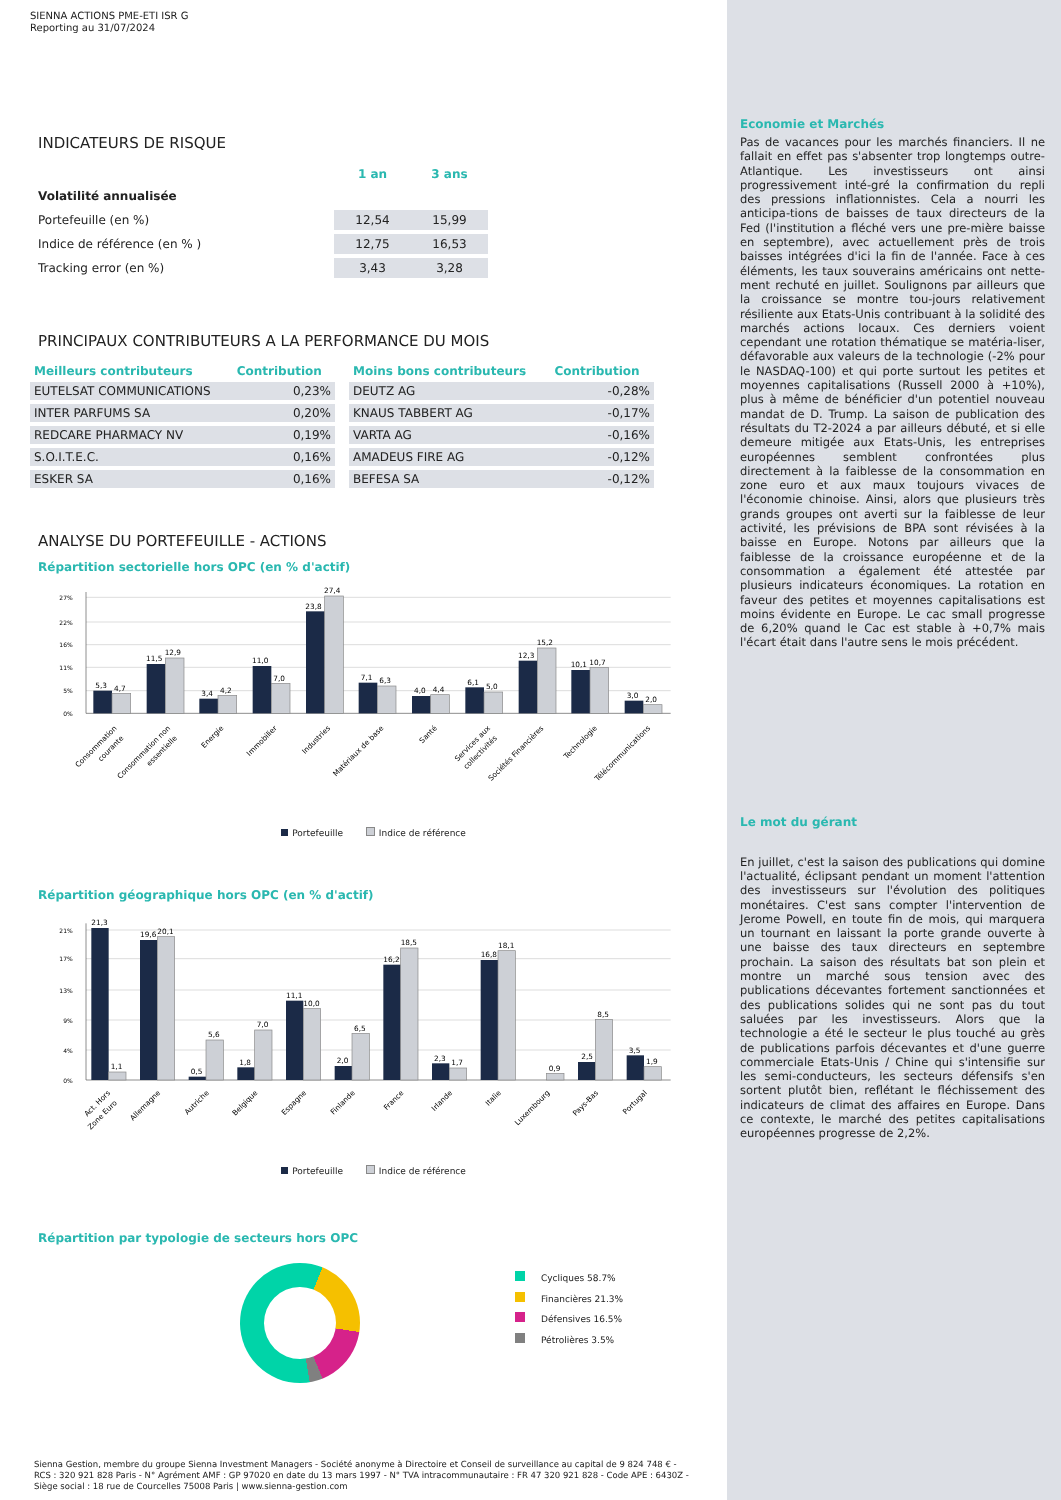SIENNA ACTIONS PME-ETI ISR G
Reporting au 31/07/2024
INDICATEURS DE RISQUE
| | 1 an | 3 ans |
| --- | --- | --- |
| Volatilité annualisée | | |
| Portefeuille (en %) | 12,54 | 15,99 |
| Indice de référence (en % ) | 12,75 | 16,53 |
| Tracking error (en %) | 3,43 | 3,28 |
PRINCIPAUX CONTRIBUTEURS A LA PERFORMANCE DU MOIS
| Meilleurs contributeurs | Contribution |
| --- | --- |
| EUTELSAT COMMUNICATIONS | 0,23% |
| INTER PARFUMS SA | 0,20% |
| REDCARE PHARMACY NV | 0,19% |
| S.O.I.T.E.C. | 0,16% |
| ESKER SA | 0,16% |
| Moins bons contributeurs | Contribution |
| --- | --- |
| DEUTZ AG | -0,28% |
| KNAUS TABBERT AG | -0,17% |
| VARTA AG | -0,16% |
| AMADEUS FIRE AG | -0,12% |
| BEFESA SA | -0,12% |
ANALYSE DU PORTEFEUILLE - ACTIONS
Répartition sectorielle hors OPC (en % d'actif)
27%
22%
16%
11%
5%
0%
5,3
4,7
11,5
12,9
3,4
4,2
11,0
7,0
23,8
27,4
7,1
6,3
4,0
4,4
6,1
5,0
12,3
15,2
10,1
10,7
3,0
2,0
Consommation
courante
Consommation non
essentielle
Energie
Immobilier
Industries
Matériaux de base
Santé
Services aux
collectivités
Sociétés Financières
Technologie
Télécommunications
Portefeuille Indice de référence
Répartition géographique hors OPC (en % d'actif)
21%
17%
13%
9%
4%
0%
21,3
1,1
19,6
20,1
0,5
5,6
1,8
7,0
11,1
10,0
2,0
6,5
16,2
18,5
2,3
1,7
16,8
18,1
0,9
2,5
8,5
3,5
1,9
Act. Hors
Zone Euro
Allemagne
Autriche
Belgique
Espagne
Finlande
France
Irlande
Italie
Luxembourg
Pays-Bas
Portugal
Portefeuille Indice de référence
Répartition par typologie de secteurs hors OPC
Cycliques 58.7%
Financières 21.3%
Défensives 16.5%
Pétrolières 3.5%
Sienna Gestion, membre du groupe Sienna Investment Managers - Société anonyme à Directoire et Conseil de surveillance au capital de 9 824 748 € -
RCS : 320 921 828 Paris - N° Agrément AMF : GP 97020 en date du 13 mars 1997 - N° TVA intracommunautaire : FR 47 320 921 828 - Code APE : 6430Z -
Siège social : 18 rue de Courcelles 75008 Paris | www.sienna-gestion.com
Economie et Marchés
Pas de vacances pour les marchés financiers. Il ne fallait en effet pas s'absenter trop longtemps outre-Atlantique. Les investisseurs ont ainsi progressivement inté-gré la confirmation du repli des pressions inflationnistes. Cela a nourri les anticipa-tions de baisses de taux directeurs de la Fed (l'institution a fléché vers une pre-mière baisse en septembre), avec actuellement près de trois baisses intégrées d'ici la fin de l'année. Face à ces éléments, les taux souverains américains ont nette-ment rechuté en juillet. Soulignons par ailleurs que la croissance se montre tou-jours relativement résiliente aux Etats-Unis contribuant à la solidité des marchés actions locaux. Ces derniers voient cependant une rotation thématique se matéria-liser, défavorable aux valeurs de la technologie (-2% pour le NASDAQ-100) et qui porte surtout les petites et moyennes capitalisations (Russell 2000 à +10%), plus à même de bénéficier d'un potentiel nouveau mandat de D. Trump. La saison de publication des résultats du T2-2024 a par ailleurs débuté, et si elle demeure mitigée aux Etats-Unis, les entreprises européennes semblent confrontées plus directement à la faiblesse de la consommation en zone euro et aux maux toujours vivaces de l'économie chinoise. Ainsi, alors que plusieurs très grands groupes ont averti sur la faiblesse de leur activité, les prévisions de BPA sont révisées à la baisse en Europe. Notons par ailleurs que la faiblesse de la croissance européenne et de la consommation a également été attestée par plusieurs indicateurs économiques. La rotation en faveur des petites et moyennes capitalisations est moins évidente en Europe. Le cac small progresse de 6,20% quand le Cac est stable à +0,7% mais l'écart était dans l'autre sens le mois précédent.
Le mot du gérant
En juillet, c'est la saison des publications qui domine l'actualité, éclipsant pendant un moment l'attention des investisseurs sur l'évolution des politiques monétaires. C'est sans compter l'intervention de Jerome Powell, en toute fin de mois, qui marquera un tournant en laissant la porte grande ouverte à une baisse des taux directeurs en septembre prochain. La saison des résultats bat son plein et montre un marché sous tension avec des publications décevantes fortement sanctionnées et des publications solides qui ne sont pas du tout saluées par les investisseurs. Alors que la technologie a été le secteur le plus touché au grès de publications parfois décevantes et d'une guerre commerciale Etats-Unis / Chine qui s'intensifie sur les semi-conducteurs, les secteurs défensifs s'en sortent plutôt bien, reflétant le fléchissement des indicateurs de climat des affaires en Europe. Dans ce contexte, le marché des petites capitalisations européennes progresse de 2,2%.